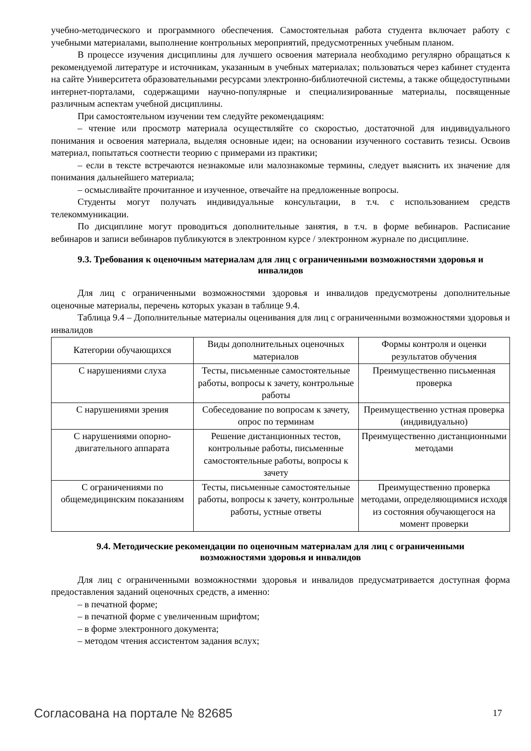учебно-методического и программного обеспечения. Самостоятельная работа студента включает работу с учебными материалами, выполнение контрольных мероприятий, предусмотренных учебным планом.
В процессе изучения дисциплины для лучшего освоения материала необходимо регулярно обращаться к рекомендуемой литературе и источникам, указанным в учебных материалах; пользоваться через кабинет студента на сайте Университета образовательными ресурсами электронно-библиотечной системы, а также общедоступными интернет-порталами, содержащими научно-популярные и специализированные материалы, посвященные различным аспектам учебной дисциплины.
При самостоятельном изучении тем следуйте рекомендациям:
– чтение или просмотр материала осуществляйте со скоростью, достаточной для индивидуального понимания и освоения материала, выделяя основные идеи; на основании изученного составить тезисы. Освоив материал, попытаться соотнести теорию с примерами из практики;
– если в тексте встречаются незнакомые или малознакомые термины, следует выяснить их значение для понимания дальнейшего материала;
– осмысливайте прочитанное и изученное, отвечайте на предложенные вопросы.
Студенты могут получать индивидуальные консультации, в т.ч. с использованием средств телекоммуникации.
По дисциплине могут проводиться дополнительные занятия, в т.ч. в форме вебинаров. Расписание вебинаров и записи вебинаров публикуются в электронном курсе / электронном журнале по дисциплине.
9.3. Требования к оценочным материалам для лиц с ограниченными возможностями здоровья и инвалидов
Для лиц с ограниченными возможностями здоровья и инвалидов предусмотрены дополнительные оценочные материалы, перечень которых указан в таблице 9.4.
Таблица 9.4 – Дополнительные материалы оценивания для лиц с ограниченными возможностями здоровья и инвалидов
| Категории обучающихся | Виды дополнительных оценочных материалов | Формы контроля и оценки результатов обучения |
| С нарушениями слуха | Тесты, письменные самостоятельные работы, вопросы к зачету, контрольные работы | Преимущественно письменная проверка |
| С нарушениями зрения | Собеседование по вопросам к зачету, опрос по терминам | Преимущественно устная проверка (индивидуально) |
| С нарушениями опорно-двигательного аппарата | Решение дистанционных тестов, контрольные работы, письменные самостоятельные работы, вопросы к зачету | Преимущественно дистанционными методами |
| С ограничениями по общемедицинским показаниям | Тесты, письменные самостоятельные работы, вопросы к зачету, контрольные работы, устные ответы | Преимущественно проверка методами, определяющимися исходя из состояния обучающегося на момент проверки |
9.4. Методические рекомендации по оценочным материалам для лиц с ограниченными возможностями здоровья и инвалидов
Для лиц с ограниченными возможностями здоровья и инвалидов предусматривается доступная форма предоставления заданий оценочных средств, а именно:
– в печатной форме;
– в печатной форме с увеличенным шрифтом;
– в форме электронного документа;
– методом чтения ассистентом задания вслух;
Согласована на портале № 82685 17